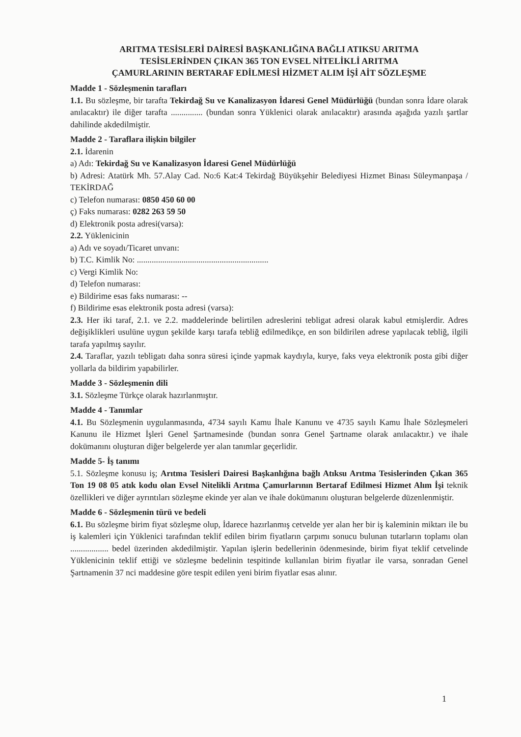ARITMA TESİSLERİ DAİRESİ BAŞKANLIĞINA BAĞLI ATIKSU ARITMA
TESİSLERİNDEN ÇIKAN 365 TON EVSEL NİTELİKLİ ARITMA
ÇAMURLARININ BERTARAF EDİLMESİ HİZMET ALIM İŞİ AİT SÖZLEŞME
Madde 1 - Sözleşmenin tarafları
1.1. Bu sözleşme, bir tarafta Tekirdağ Su ve Kanalizasyon İdaresi Genel Müdürlüğü (bundan sonra İdare olarak anılacaktır) ile diğer tarafta ............... (bundan sonra Yüklenici olarak anılacaktır) arasında aşağıda yazılı şartlar dahilinde akdedilmiştir.
Madde 2 - Taraflara ilişkin bilgiler
2.1. İdarenin
a) Adı: Tekirdağ Su ve Kanalizasyon İdaresi Genel Müdürlüğü
b) Adresi: Atatürk Mh. 57.Alay Cad. No:6 Kat:4 Tekirdağ Büyükşehir Belediyesi Hizmet Binası Süleymanpaşa / TEKİRDAĞ
c) Telefon numarası: 0850 450 60 00
ç) Faks numarası: 0282 263 59 50
d) Elektronik posta adresi(varsa):
2.2. Yüklenicinin
a) Adı ve soyadı/Ticaret unvanı:
b) T.C. Kimlik No: ..............................................................
c) Vergi Kimlik No:
d) Telefon numarası:
e) Bildirime esas faks numarası: --
f) Bildirime esas elektronik posta adresi (varsa):
2.3. Her iki taraf, 2.1. ve 2.2. maddelerinde belirtilen adreslerini tebligat adresi olarak kabul etmişlerdir. Adres değişiklikleri usulüne uygun şekilde karşı tarafa tebliğ edilmedikçe, en son bildirilen adrese yapılacak tebliğ, ilgili tarafa yapılmış sayılır.
2.4. Taraflar, yazılı tebligatı daha sonra süresi içinde yapmak kaydıyla, kurye, faks veya elektronik posta gibi diğer yollarla da bildirim yapabilirler.
Madde 3 - Sözleşmenin dili
3.1. Sözleşme Türkçe olarak hazırlanmıştır.
Madde 4 - Tanımlar
4.1. Bu Sözleşmenin uygulanmasında, 4734 sayılı Kamu İhale Kanunu ve 4735 sayılı Kamu İhale Sözleşmeleri Kanunu ile Hizmet İşleri Genel Şartnamesinde (bundan sonra Genel Şartname olarak anılacaktır.) ve ihale dokümanını oluşturan diğer belgelerde yer alan tanımlar geçerlidir.
Madde 5- İş tanımı
5.1. Sözleşme konusu iş; Arıtma Tesisleri Dairesi Başkanlığına bağlı Atıksu Arıtma Tesislerinden Çıkan 365 Ton 19 08 05 atık kodu olan Evsel Nitelikli Arıtma Çamurlarının Bertaraf Edilmesi Hizmet Alım İşi teknik özellikleri ve diğer ayrıntıları sözleşme ekinde yer alan ve ihale dokümanını oluşturan belgelerde düzenlenmiştir.
Madde 6 - Sözleşmenin türü ve bedeli
6.1. Bu sözleşme birim fiyat sözleşme olup, İdarece hazırlanmış cetvelde yer alan her bir iş kaleminin miktarı ile bu iş kalemleri için Yüklenici tarafından teklif edilen birim fiyatların çarpımı sonucu bulunan tutarların toplamı olan .................. bedel üzerinden akdedilmiştir. Yapılan işlerin bedellerinin ödenmesinde, birim fiyat teklif cetvelinde Yüklenicinin teklif ettiği ve sözleşme bedelinin tespitinde kullanılan birim fiyatlar ile varsa, sonradan Genel Şartnamenin 37 nci maddesine göre tespit edilen yeni birim fiyatlar esas alınır.
1